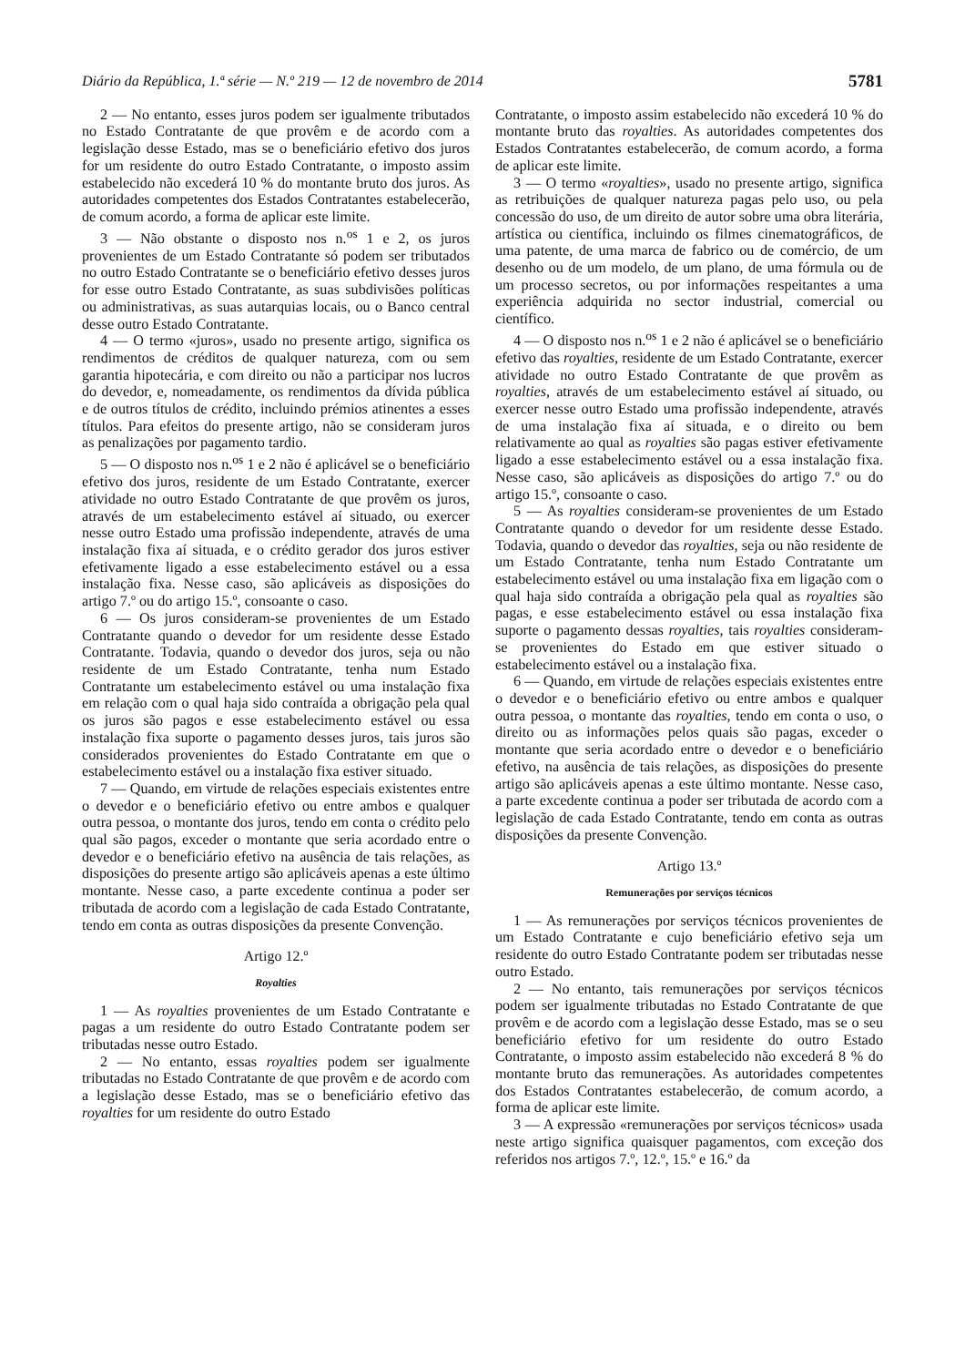Diário da República, 1.ª série — N.º 219 — 12 de novembro de 2014 5781
2 — No entanto, esses juros podem ser igualmente tributados no Estado Contratante de que provêm e de acordo com a legislação desse Estado, mas se o beneficiário efetivo dos juros for um residente do outro Estado Contratante, o imposto assim estabelecido não excederá 10 % do montante bruto dos juros. As autoridades competentes dos Estados Contratantes estabelecerão, de comum acordo, a forma de aplicar este limite.
3 — Não obstante o disposto nos n.<sup>os</sup> 1 e 2, os juros provenientes de um Estado Contratante só podem ser tributados no outro Estado Contratante se o beneficiário efetivo desses juros for esse outro Estado Contratante, as suas subdivisões políticas ou administrativas, as suas autarquias locais, ou o Banco central desse outro Estado Contratante.
4 — O termo «juros», usado no presente artigo, significa os rendimentos de créditos de qualquer natureza, com ou sem garantia hipotecária, e com direito ou não a participar nos lucros do devedor, e, nomeadamente, os rendimentos da dívida pública e de outros títulos de crédito, incluindo prémios atinentes a esses títulos. Para efeitos do presente artigo, não se consideram juros as penalizações por pagamento tardio.
5 — O disposto nos n.<sup>os</sup> 1 e 2 não é aplicável se o beneficiário efetivo dos juros, residente de um Estado Contratante, exercer atividade no outro Estado Contratante de que provêm os juros, através de um estabelecimento estável aí situado, ou exercer nesse outro Estado uma profissão independente, através de uma instalação fixa aí situada, e o crédito gerador dos juros estiver efetivamente ligado a esse estabelecimento estável ou a essa instalação fixa. Nesse caso, são aplicáveis as disposições do artigo 7.º ou do artigo 15.º, consoante o caso.
6 — Os juros consideram-se provenientes de um Estado Contratante quando o devedor for um residente desse Estado Contratante. Todavia, quando o devedor dos juros, seja ou não residente de um Estado Contratante, tenha num Estado Contratante um estabelecimento estável ou uma instalação fixa em relação com o qual haja sido contraída a obrigação pela qual os juros são pagos e esse estabelecimento estável ou essa instalação fixa suporte o pagamento desses juros, tais juros são considerados provenientes do Estado Contratante em que o estabelecimento estável ou a instalação fixa estiver situado.
7 — Quando, em virtude de relações especiais existentes entre o devedor e o beneficiário efetivo ou entre ambos e qualquer outra pessoa, o montante dos juros, tendo em conta o crédito pelo qual são pagos, exceder o montante que seria acordado entre o devedor e o beneficiário efetivo na ausência de tais relações, as disposições do presente artigo são aplicáveis apenas a este último montante. Nesse caso, a parte excedente continua a poder ser tributada de acordo com a legislação de cada Estado Contratante, tendo em conta as outras disposições da presente Convenção.
Artigo 12.º
Royalties
1 — As royalties provenientes de um Estado Contratante e pagas a um residente do outro Estado Contratante podem ser tributadas nesse outro Estado.
2 — No entanto, essas royalties podem ser igualmente tributadas no Estado Contratante de que provêm e de acordo com a legislação desse Estado, mas se o beneficiário efetivo das royalties for um residente do outro Estado
Contratante, o imposto assim estabelecido não excederá 10 % do montante bruto das royalties. As autoridades competentes dos Estados Contratantes estabelecerão, de comum acordo, a forma de aplicar este limite.
3 — O termo «royalties», usado no presente artigo, significa as retribuições de qualquer natureza pagas pelo uso, ou pela concessão do uso, de um direito de autor sobre uma obra literária, artística ou científica, incluindo os filmes cinematográficos, de uma patente, de uma marca de fabrico ou de comércio, de um desenho ou de um modelo, de um plano, de uma fórmula ou de um processo secretos, ou por informações respeitantes a uma experiência adquirida no sector industrial, comercial ou científico.
4 — O disposto nos n.<sup>os</sup> 1 e 2 não é aplicável se o beneficiário efetivo das royalties, residente de um Estado Contratante, exercer atividade no outro Estado Contratante de que provêm as royalties, através de um estabelecimento estável aí situado, ou exercer nesse outro Estado uma profissão independente, através de uma instalação fixa aí situada, e o direito ou bem relativamente ao qual as royalties são pagas estiver efetivamente ligado a esse estabelecimento estável ou a essa instalação fixa. Nesse caso, são aplicáveis as disposições do artigo 7.º ou do artigo 15.º, consoante o caso.
5 — As royalties consideram-se provenientes de um Estado Contratante quando o devedor for um residente desse Estado. Todavia, quando o devedor das royalties, seja ou não residente de um Estado Contratante, tenha num Estado Contratante um estabelecimento estável ou uma instalação fixa em ligação com o qual haja sido contraída a obrigação pela qual as royalties são pagas, e esse estabelecimento estável ou essa instalação fixa suporte o pagamento dessas royalties, tais royalties consideram-se provenientes do Estado em que estiver situado o estabelecimento estável ou a instalação fixa.
6 — Quando, em virtude de relações especiais existentes entre o devedor e o beneficiário efetivo ou entre ambos e qualquer outra pessoa, o montante das royalties, tendo em conta o uso, o direito ou as informações pelos quais são pagas, exceder o montante que seria acordado entre o devedor e o beneficiário efetivo, na ausência de tais relações, as disposições do presente artigo são aplicáveis apenas a este último montante. Nesse caso, a parte excedente continua a poder ser tributada de acordo com a legislação de cada Estado Contratante, tendo em conta as outras disposições da presente Convenção.
Artigo 13.º
Remunerações por serviços técnicos
1 — As remunerações por serviços técnicos provenientes de um Estado Contratante e cujo beneficiário efetivo seja um residente do outro Estado Contratante podem ser tributadas nesse outro Estado.
2 — No entanto, tais remunerações por serviços técnicos podem ser igualmente tributadas no Estado Contratante de que provêm e de acordo com a legislação desse Estado, mas se o seu beneficiário efetivo for um residente do outro Estado Contratante, o imposto assim estabelecido não excederá 8 % do montante bruto das remunerações. As autoridades competentes dos Estados Contratantes estabelecerão, de comum acordo, a forma de aplicar este limite.
3 — A expressão «remunerações por serviços técnicos» usada neste artigo significa quaisquer pagamentos, com exceção dos referidos nos artigos 7.º, 12.º, 15.º e 16.º da